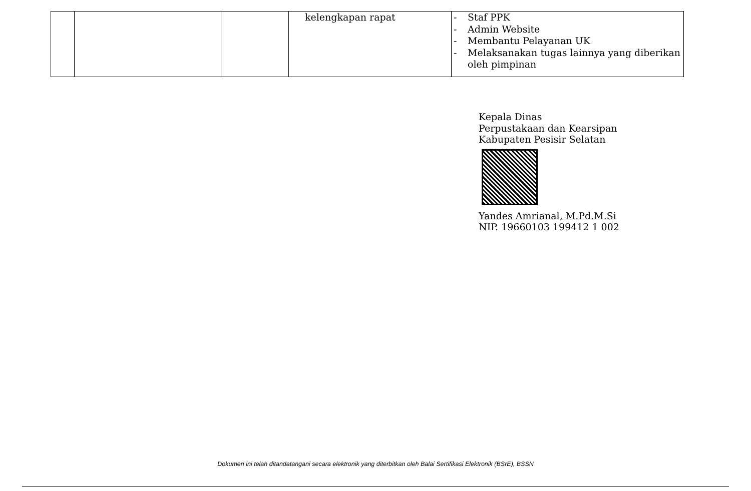| | | | kelengkapan rapat | - Staf PPK - Admin Website - Membantu Pelayanan UK - Melaksanakan tugas lainnya yang diberikan oleh pimpinan |
Kepala Dinas
Perpustakaan dan Kearsipan
Kabupaten Pesisir Selatan
Yandes Amrianal, M.Pd.M.Si
NIP. 19660103 199412 1 002
Dokumen ini telah ditandatangani secara elektronik yang diterbitkan oleh Balai Sertifikasi Elektronik (BSrE), BSSN